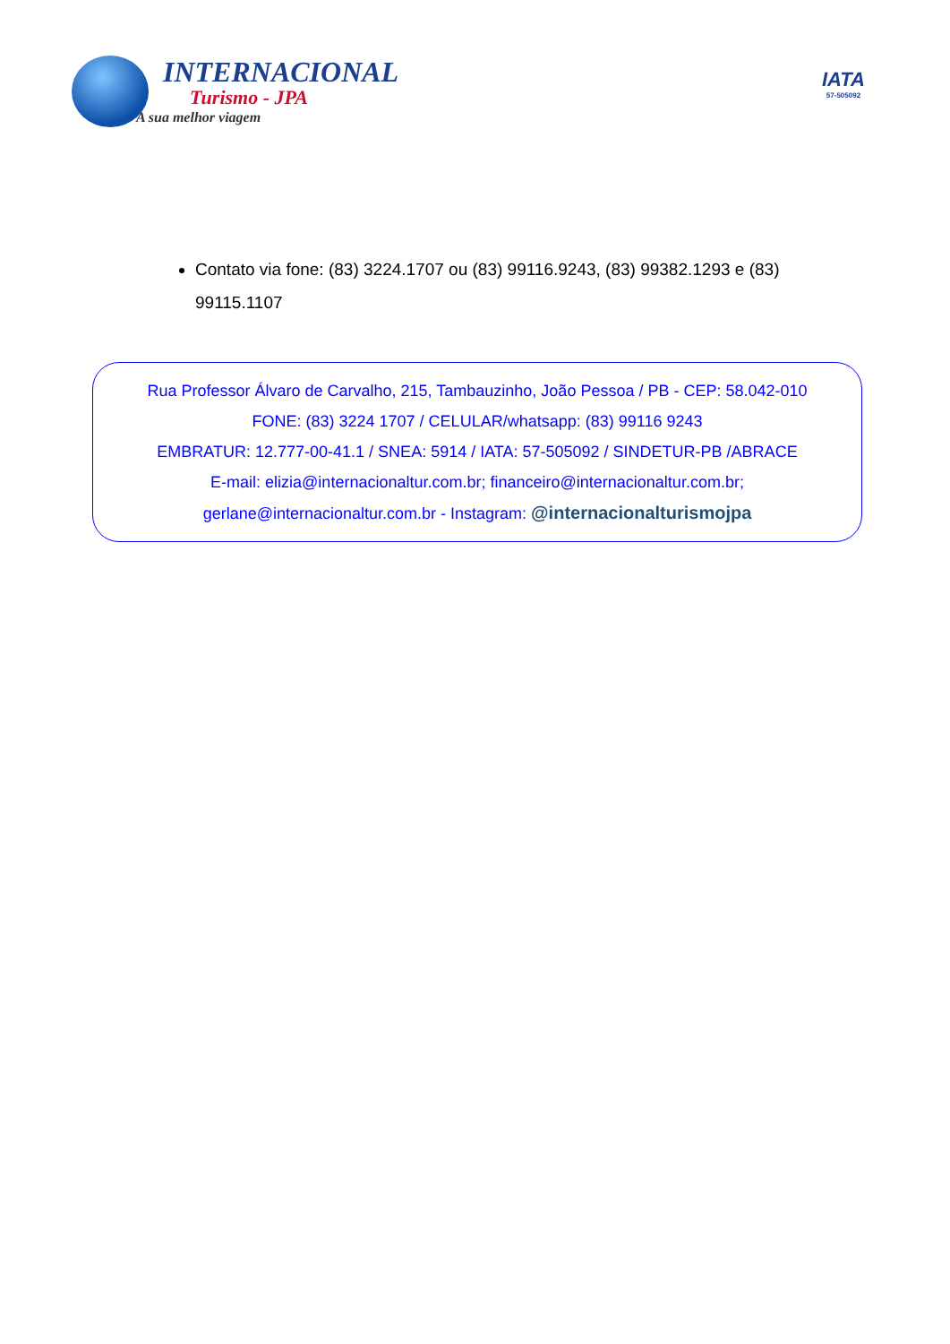INTERNACIONAL
Turismo - JPA
A sua melhor viagem
IATA
57-505092
Contato via fone: (83) 3224.1707 ou (83) 99116.9243, (83) 99382.1293 e (83) 99115.1107
Rua Professor Álvaro de Carvalho, 215, Tambauzinho, João Pessoa / PB - CEP: 58.042-010
FONE: (83) 3224 1707 / CELULAR/whatsapp: (83) 99116 9243
EMBRATUR: 12.777-00-41.1 / SNEA: 5914 / IATA: 57-505092 / SINDETUR-PB /ABRACE
E-mail: elizia@internacionaltur.com.br; financeiro@internacionaltur.com.br;
gerlane@internacionaltur.com.br - Instagram: @internacionalturismojpa